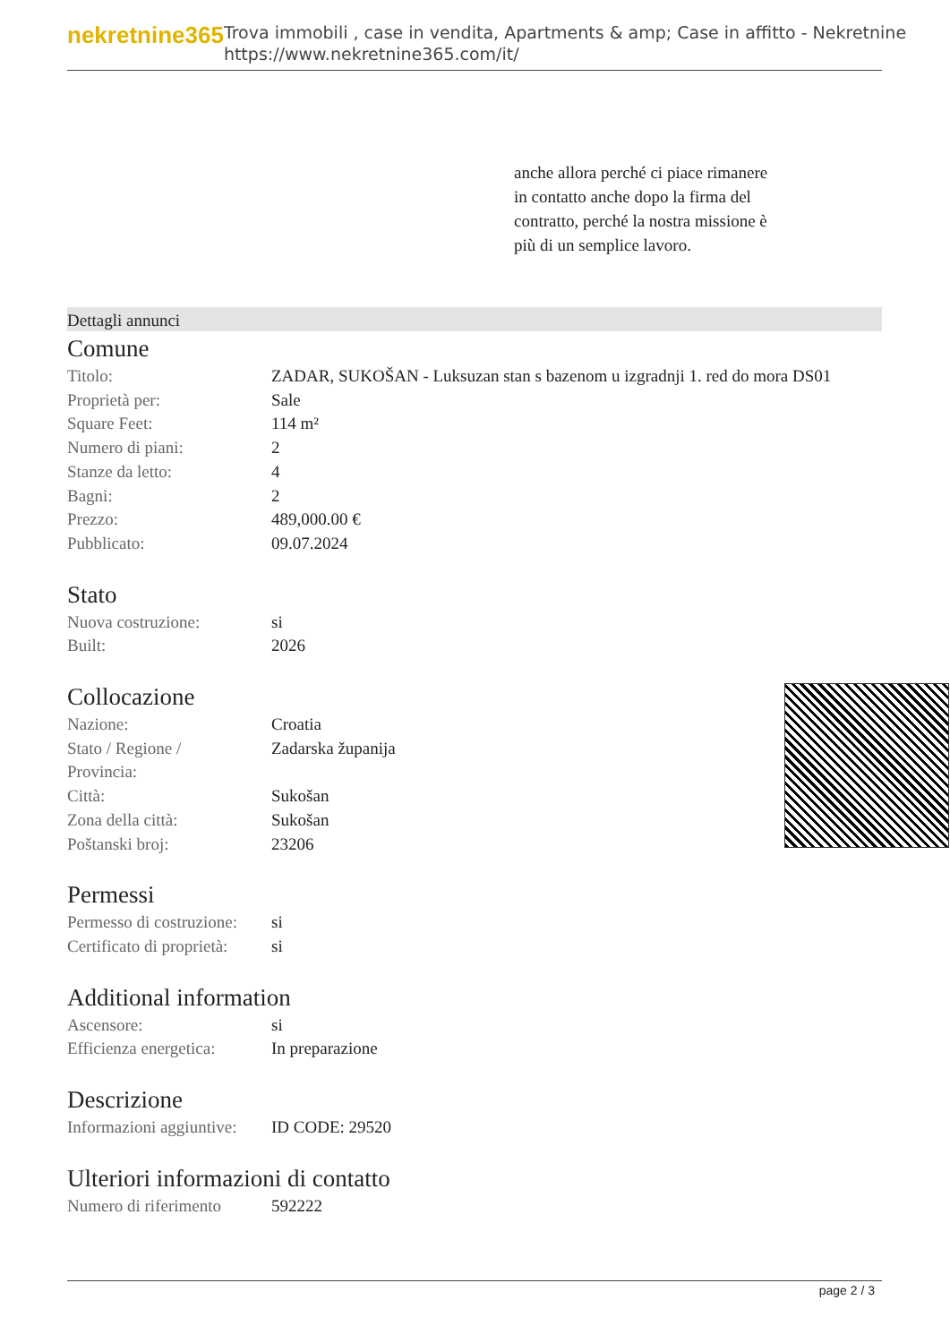nekretnine365
Trova immobili , case in vendita, Apartments & amp; Case in affitto - Nekretnine
https://www.nekretnine365.com/it/
anche allora perché ci piace rimanere in contatto anche dopo la firma del contratto, perché la nostra missione è più di un semplice lavoro.
Dettagli annunci
Comune
| Titolo: | ZADAR, SUKOŠAN - Luksuzan stan s bazenom u izgradnji 1. red do mora DS01 |
| Proprietà per: | Sale |
| Square Feet: | 114 m² |
| Numero di piani: | 2 |
| Stanze da letto: | 4 |
| Bagni: | 2 |
| Prezzo: | 489,000.00 € |
| Pubblicato: | 09.07.2024 |
Stato
| Nuova costruzione: | si |
| Built: | 2026 |
Collocazione
| Nazione: | Croatia |
| Stato / Regione / Provincia: | Zadarska županija |
| Città: | Sukošan |
| Zona della città: | Sukošan |
| Poštanski broj: | 23206 |
Permessi
| Permesso di costruzione: | si |
| Certificato di proprietà: | si |
Additional information
| Ascensore: | si |
| Efficienza energetica: | In preparazione |
Descrizione
| Informazioni aggiuntive: | ID CODE: 29520 |
Ulteriori informazioni di contatto
| Numero di riferimento | 592222 |
page 2 / 3